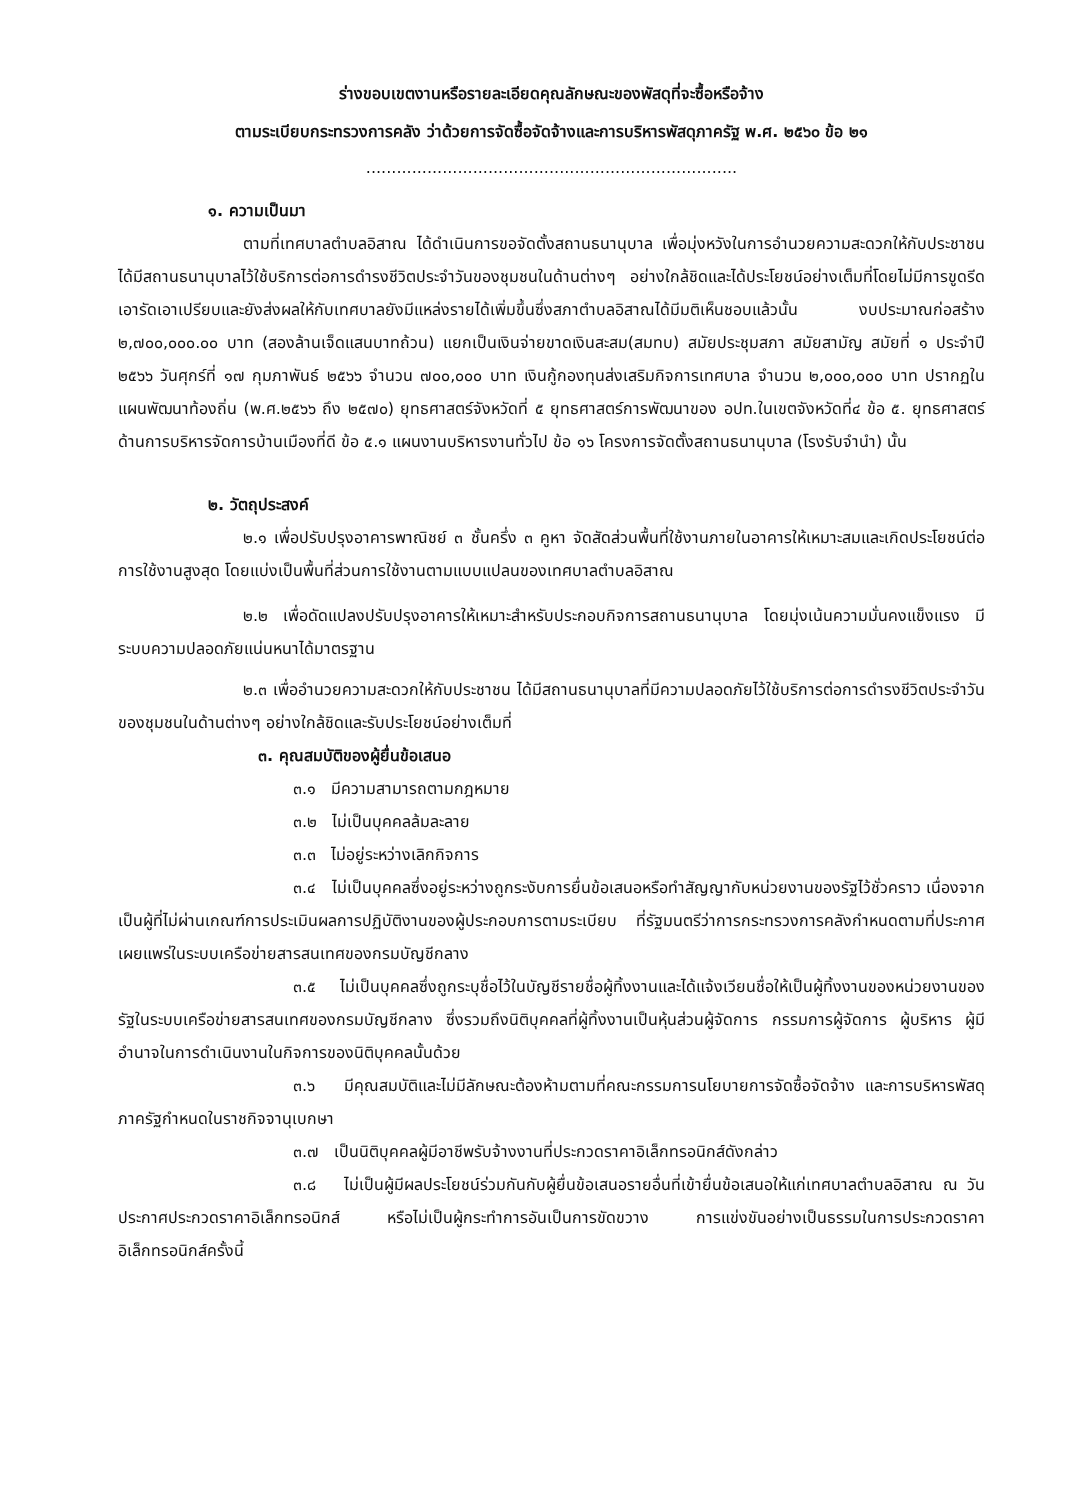ร่างขอบเขตงานหรือรายละเอียดคุณลักษณะของพัสดุที่จะซื้อหรือจ้าง
ตามระเบียบกระทรวงการคลัง ว่าด้วยการจัดซื้อจัดจ้างและการบริหารพัสดุภาครัฐ พ.ศ. ๒๕๖๐ ข้อ ๒๑
.........................................................................
๑. ความเป็นมา
ตามที่เทศบาลตำบลอิสาณ ได้ดำเนินการขอจัดตั้งสถานธนานุบาล เพื่อมุ่งหวังในการอำนวยความสะดวกให้กับประชาชนได้มีสถานธนานุบาลไว้ใช้บริการต่อการดำรงชีวิตประจำวันของชุมชนในด้านต่างๆ อย่างใกล้ชิดและได้ประโยชน์อย่างเต็มที่โดยไม่มีการขูดรีดเอารัดเอาเปรียบและยังส่งผลให้กับเทศบาลยังมีแหล่งรายได้เพิ่มขึ้นซึ่งสภาตำบลอิสาณได้มีมติเห็นชอบแล้วนั้น งบประมาณก่อสร้าง ๒,๗๐๐,๐๐๐.๐๐ บาท (สองล้านเจ็ดแสนบาทถ้วน) แยกเป็นเงินจ่ายขาดเงินสะสม(สมทบ) สมัยประชุมสภา สมัยสามัญ สมัยที่ ๑ ประจำปี ๒๕๖๖ วันศุกร์ที่ ๑๗ กุมภาพันธ์ ๒๕๖๖ จำนวน ๗๐๐,๐๐๐ บาท เงินกู้กองทุนส่งเสริมกิจการเทศบาล จำนวน ๒,๐๐๐,๐๐๐ บาท ปรากฏในแผนพัฒนาท้องถิ่น (พ.ศ.๒๕๖๖ ถึง ๒๕๗๐) ยุทธศาสตร์จังหวัดที่ ๕ ยุทธศาสตร์การพัฒนาของ อปท.ในเขตจังหวัดที่๔ ข้อ ๕. ยุทธศาสตร์ด้านการบริหารจัดการบ้านเมืองที่ดี ข้อ ๕.๑ แผนงานบริหารงานทั่วไป ข้อ ๑๖ โครงการจัดตั้งสถานธนานุบาล (โรงรับจำนำ) นั้น
๒. วัตถุประสงค์
๒.๑ เพื่อปรับปรุงอาคารพาณิชย์ ๓ ชั้นครึ่ง ๓ คูหา จัดสัดส่วนพื้นที่ใช้งานภายในอาคารให้เหมาะสมและเกิดประโยชน์ต่อการใช้งานสูงสุด โดยแบ่งเป็นพื้นที่ส่วนการใช้งานตามแบบแปลนของเทศบาลตำบลอิสาณ
๒.๒ เพื่อดัดแปลงปรับปรุงอาคารให้เหมาะสำหรับประกอบกิจการสถานธนานุบาล โดยมุ่งเน้นความมั่นคงแข็งแรง มีระบบความปลอดภัยแน่นหนาได้มาตรฐาน
๒.๓ เพื่ออำนวยความสะดวกให้กับประชาชน ได้มีสถานธนานุบาลที่มีความปลอดภัยไว้ใช้บริการต่อการดำรงชีวิตประจำวันของชุมชนในด้านต่างๆ อย่างใกล้ชิดและรับประโยชน์อย่างเต็มที่
๓. คุณสมบัติของผู้ยื่นข้อเสนอ
๓.๑ มีความสามารถตามกฎหมาย
๓.๒ ไม่เป็นบุคคลล้มละลาย
๓.๓ ไม่อยู่ระหว่างเลิกกิจการ
๓.๔ ไม่เป็นบุคคลซึ่งอยู่ระหว่างถูกระงับการยื่นข้อเสนอหรือทำสัญญากับหน่วยงานของรัฐไว้ชั่วคราว เนื่องจากเป็นผู้ที่ไม่ผ่านเกณฑ์การประเมินผลการปฏิบัติงานของผู้ประกอบการตามระเบียบ ที่รัฐมนตรีว่าการกระทรวงการคลังกำหนดตามที่ประกาศเผยแพร่ในระบบเครือข่ายสารสนเทศของกรมบัญชีกลาง
๓.๕ ไม่เป็นบุคคลซึ่งถูกระบุชื่อไว้ในบัญชีรายชื่อผู้ทิ้งงานและได้แจ้งเวียนชื่อให้เป็นผู้ทิ้งงานของหน่วยงานของรัฐในระบบเครือข่ายสารสนเทศของกรมบัญชีกลาง ซึ่งรวมถึงนิติบุคคลที่ผู้ทิ้งงานเป็นหุ้นส่วนผู้จัดการ กรรมการผู้จัดการ ผู้บริหาร ผู้มีอำนาจในการดำเนินงานในกิจการของนิติบุคคลนั้นด้วย
๓.๖ มีคุณสมบัติและไม่มีลักษณะต้องห้ามตามที่คณะกรรมการนโยบายการจัดซื้อจัดจ้าง และการบริหารพัสดุภาครัฐกำหนดในราชกิจจานุเบกษา
๓.๗ เป็นนิติบุคคลผู้มีอาชีพรับจ้างงานที่ประกวดราคาอิเล็กทรอนิกส์ดังกล่าว
๓.๘ ไม่เป็นผู้มีผลประโยชน์ร่วมกันกับผู้ยื่นข้อเสนอรายอื่นที่เข้ายื่นข้อเสนอให้แก่เทศบาลตำบลอิสาณ ณ วันประกาศประกวดราคาอิเล็กทรอนิกส์ หรือไม่เป็นผู้กระทำการอันเป็นการขัดขวาง การแข่งขันอย่างเป็นธรรมในการประกวดราคาอิเล็กทรอนิกส์ครั้งนี้